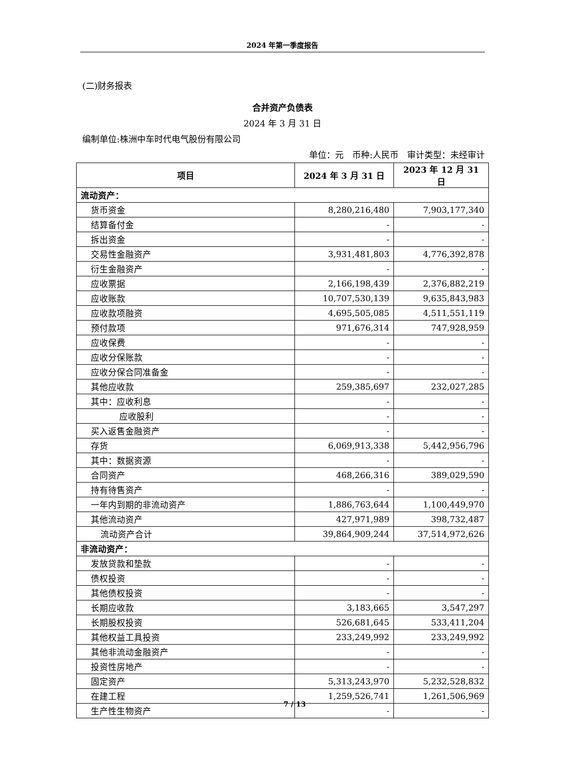2024 年第一季度报告
(二)财务报表
合并资产负债表
2024 年 3 月 31 日
编制单位:株洲中车时代电气股份有限公司
单位：元　币种:人民币　审计类型：未经审计
| 项目 | 2024 年 3 月 31 日 | 2023 年 12 月 31 日 |
| --- | --- | --- |
| 流动资产： | | |
| 货币资金 | 8,280,216,480 | 7,903,177,340 |
| 结算备付金 | - | - |
| 拆出资金 | - | - |
| 交易性金融资产 | 3,931,481,803 | 4,776,392,878 |
| 衍生金融资产 | - | - |
| 应收票据 | 2,166,198,439 | 2,376,882,219 |
| 应收账款 | 10,707,530,139 | 9,635,843,983 |
| 应收款项融资 | 4,695,505,085 | 4,511,551,119 |
| 预付款项 | 971,676,314 | 747,928,959 |
| 应收保费 | - | - |
| 应收分保账款 | - | - |
| 应收分保合同准备金 | - | - |
| 其他应收款 | 259,385,697 | 232,027,285 |
| 其中：应收利息 | - | - |
| 应收股利 | - | - |
| 买入返售金融资产 | - | - |
| 存货 | 6,069,913,338 | 5,442,956,796 |
| 其中：数据资源 | - | - |
| 合同资产 | 468,266,316 | 389,029,590 |
| 持有待售资产 | - | - |
| 一年内到期的非流动资产 | 1,886,763,644 | 1,100,449,970 |
| 其他流动资产 | 427,971,989 | 398,732,487 |
| 流动资产合计 | 39,864,909,244 | 37,514,972,626 |
| 非流动资产： | | |
| 发放贷款和垫款 | - | - |
| 债权投资 | - | - |
| 其他债权投资 | - | - |
| 长期应收款 | 3,183,665 | 3,547,297 |
| 长期股权投资 | 526,681,645 | 533,411,204 |
| 其他权益工具投资 | 233,249,992 | 233,249,992 |
| 其他非流动金融资产 | - | - |
| 投资性房地产 | - | - |
| 固定资产 | 5,313,243,970 | 5,232,528,832 |
| 在建工程 | 1,259,526,741 | 1,261,506,969 |
| 生产性生物资产 | - | - |
7 / 13